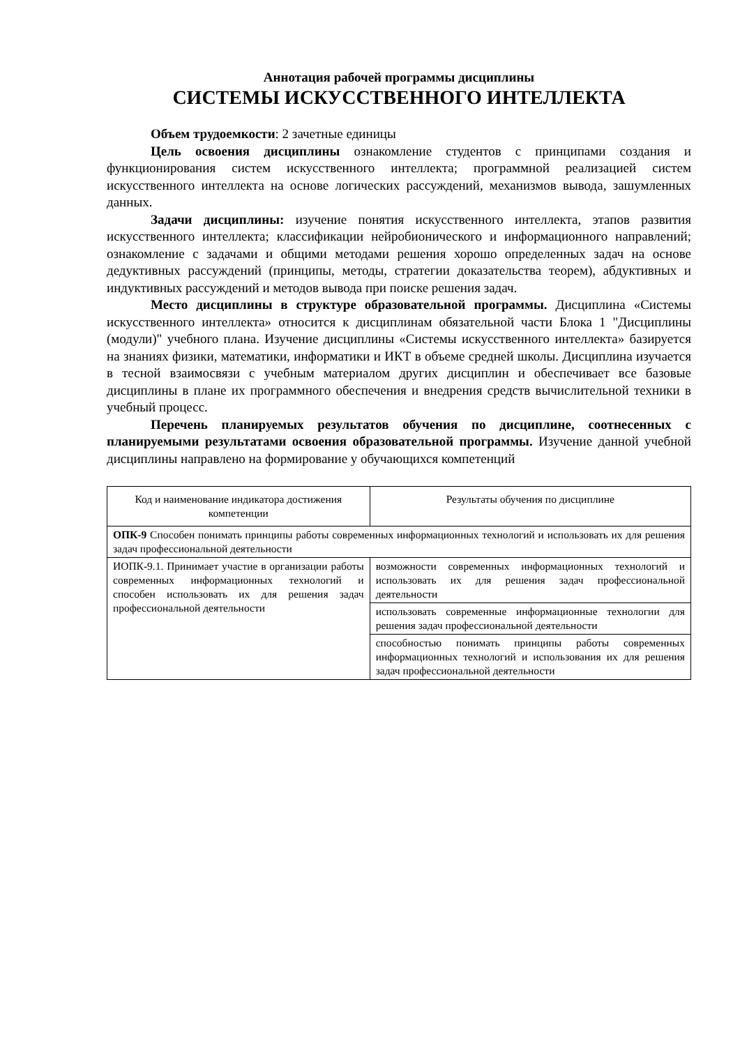Аннотация рабочей программы дисциплины
СИСТЕМЫ ИСКУССТВЕННОГО ИНТЕЛЛЕКТА
Объем трудоемкости: 2 зачетные единицы
Цель освоения дисциплины ознакомление студентов с принципами создания и функционирования систем искусственного интеллекта; программной реализацией систем искусственного интеллекта на основе логических рассуждений, механизмов вывода, зашумленных данных.
Задачи дисциплины: изучение понятия искусственного интеллекта, этапов развития искусственного интеллекта; классификации нейробионического и информационного направлений; ознакомление с задачами и общими методами решения хорошо определенных задач на основе дедуктивных рассуждений (принципы, методы, стратегии доказательства теорем), абдуктивных и индуктивных рассуждений и методов вывода при поиске решения задач.
Место дисциплины в структуре образовательной программы. Дисциплина «Системы искусственного интеллекта» относится к дисциплинам обязательной части Блока 1 "Дисциплины (модули)" учебного плана. Изучение дисциплины «Системы искусственного интеллекта» базируется на знаниях физики, математики, информатики и ИКТ в объеме средней школы. Дисциплина изучается в тесной взаимосвязи с учебным материалом других дисциплин и обеспечивает все базовые дисциплины в плане их программного обеспечения и внедрения средств вычислительной техники в учебный процесс.
Перечень планируемых результатов обучения по дисциплине, соотнесенных с планируемыми результатами освоения образовательной программы. Изучение данной учебной дисциплины направлено на формирование у обучающихся компетенций
| Код и наименование индикатора достижения компетенции | Результаты обучения по дисциплине |
| --- | --- |
| ОПК-9 Способен понимать принципы работы современных информационных технологий и использовать их для решения задач профессиональной деятельности | |
| ИОПК-9.1. Принимает участие в организации работы современных информационных технологий и способен использовать их для решения задач профессиональной деятельности | возможности современных информационных технологий и использовать их для решения задач профессиональной деятельности |
| | использовать современные информационные технологии для решения задач профессиональной деятельности |
| | способностью понимать принципы работы современных информационных технологий и использования их для решения задач профессиональной деятельности |